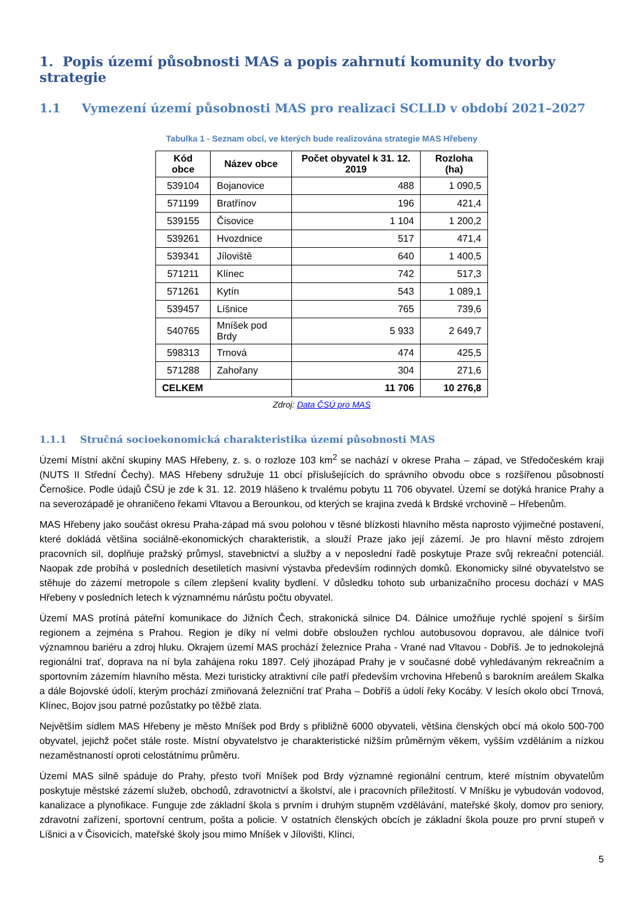1. Popis území působnosti MAS a popis zahrnutí komunity do tvorby strategie
1.1 Vymezení území působnosti MAS pro realizaci SCLLD v období 2021–2027
Tabulka 1 - Seznam obcí, ve kterých bude realizována strategie MAS Hřebeny
| Kód obce | Název obce | Počet obyvatel k 31. 12. 2019 | Rozloha (ha) |
| --- | --- | --- | --- |
| 539104 | Bojanovice | 488 | 1 090,5 |
| 571199 | Bratřínov | 196 | 421,4 |
| 539155 | Čisovice | 1 104 | 1 200,2 |
| 539261 | Hvozdnice | 517 | 471,4 |
| 539341 | Jíloviště | 640 | 1 400,5 |
| 571211 | Klínec | 742 | 517,3 |
| 571261 | Kytín | 543 | 1 089,1 |
| 539457 | Líšnice | 765 | 739,6 |
| 540765 | Mníšek pod Brdy | 5 933 | 2 649,7 |
| 598313 | Trnová | 474 | 425,5 |
| 571288 | Zahořany | 304 | 271,6 |
| CELKEM | | 11 706 | 10 276,8 |
Zdroj: Data ČSÚ pro MAS
1.1.1 Stručná socioekonomická charakteristika území působnosti MAS
Území Místní akční skupiny MAS Hřebeny, z. s. o rozloze 103 km<sup>2</sup> se nachází v okrese Praha – západ, ve Středočeském kraji (NUTS II Střední Čechy). MAS Hřebeny sdružuje 11 obcí příslušejících do správního obvodu obce s rozšířenou působností Černošice. Podle údajů ČSÚ je zde k 31. 12. 2019 hlášeno k trvalému pobytu 11 706 obyvatel. Území se dotýká hranice Prahy a na severozápadě je ohraničeno řekami Vltavou a Berounkou, od kterých se krajina zvedá k Brdské vrchovině – Hřebenům.
MAS Hřebeny jako součást okresu Praha-západ má svou polohou v těsné blízkosti hlavního města naprosto výjimečné postavení, které dokládá většina sociálně-ekonomických charakteristik, a slouží Praze jako její zázemí. Je pro hlavní město zdrojem pracovních sil, doplňuje pražský průmysl, stavebnictví a služby a v neposlední řadě poskytuje Praze svůj rekreační potenciál. Naopak zde probíhá v posledních desetiletích masivní výstavba především rodinných domků. Ekonomicky silné obyvatelstvo se stěhuje do zázemí metropole s cílem zlepšení kvality bydlení. V důsledku tohoto sub urbanizačního procesu dochází v MAS Hřebeny v posledních letech k významnému nárůstu počtu obyvatel.
Území MAS protíná páteřní komunikace do Jižních Čech, strakonická silnice D4. Dálnice umožňuje rychlé spojení s širším regionem a zejména s Prahou. Region je díky ní velmi dobře obsloužen rychlou autobusovou dopravou, ale dálnice tvoří významnou bariéru a zdroj hluku. Okrajem území MAS prochází železnice Praha - Vrané nad Vltavou - Dobříš. Je to jednokolejná regionální trať, doprava na ní byla zahájena roku 1897. Celý jihozápad Prahy je v současné době vyhledávaným rekreačním a sportovním zázemím hlavního města. Mezi turisticky atraktivní cíle patří především vrchovina Hřebenů s barokním areálem Skalka a dále Bojovské údolí, kterým prochází zmiňovaná železniční trať Praha – Dobříš a údolí řeky Kocáby. V lesích okolo obcí Trnová, Klínec, Bojov jsou patrné pozůstatky po těžbě zlata.
Největším sídlem MAS Hřebeny je město Mníšek pod Brdy s přibližně 6000 obyvateli, většina členských obcí má okolo 500-700 obyvatel, jejichž počet stále roste. Místní obyvatelstvo je charakteristické nižším průměrným věkem, vyšším vzděláním a nízkou nezaměstnaností oproti celostátnímu průměru.
Území MAS silně spáduje do Prahy, přesto tvoří Mníšek pod Brdy významné regionální centrum, které místním obyvatelům poskytuje městské zázemí služeb, obchodů, zdravotnictví a školství, ale i pracovních příležitostí. V Mníšku je vybudován vodovod, kanalizace a plynofikace. Funguje zde základní škola s prvním i druhým stupněm vzdělávání, mateřské školy, domov pro seniory, zdravotní zařízení, sportovní centrum, pošta a policie. V ostatních členských obcích je základní škola pouze pro první stupeň v Líšnici a v Čisovicích, mateřské školy jsou mimo Mníšek v Jílovišti, Klínci,
5